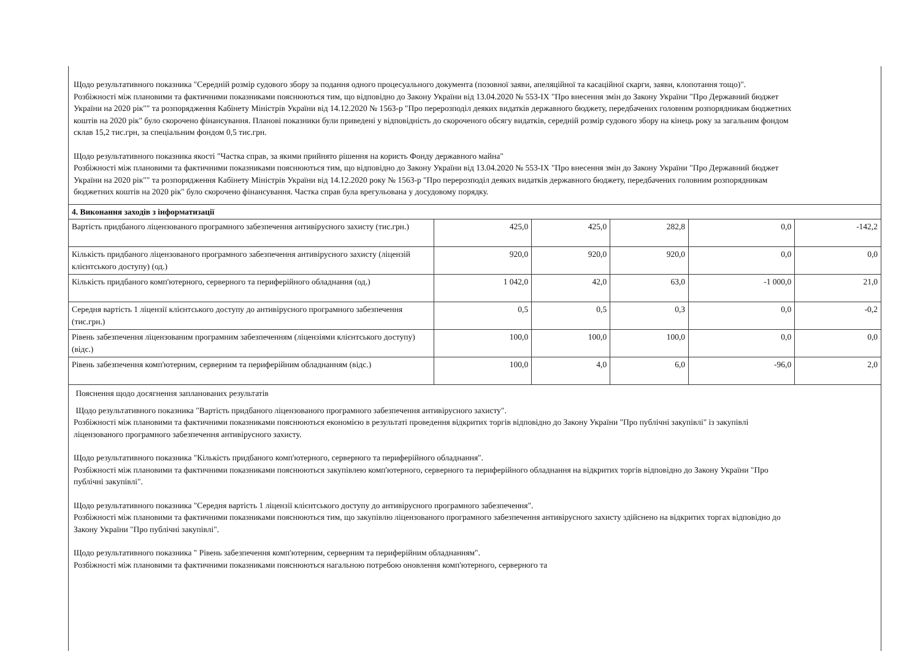Щодо результативного показника "Середній розмір судового збору за подання одного процесуального документа (позовної заяви, апеляційної та касаційної скарги, заяви, клопотання тощо)".
Розбіжності між плановими та фактичними показниками пояснюються тим, що відповідно до Закону України від 13.04.2020 № 553-IX "Про внесення змін до Закону України "Про Державний бюджет України на 2020 рік"" та розпорядження Кабінету Міністрів України від 14.12.2020 № 1563-р "Про перерозподіл деяких видатків державного бюджету, передбачених головним розпорядникам бюджетних коштів на 2020 рік" було скорочено фінансування. Планові показники були приведені у відповідність до скороченого обсягу видатків, середній розмір судового збору на кінець року за загальним фондом склав 15,2 тис.грн, за спеціальним фондом 0,5 тис.грн.
Щодо результативного показника якості "Частка справ, за якими прийнято рішення на користь Фонду державного майна"
Розбіжності між плановими та фактичними показниками пояснюються тим, що відповідно до Закону України від 13.04.2020 № 553-IX "Про внесення змін до Закону України "Про Державний бюджет України на 2020 рік"" та розпорядження Кабінету Міністрів України від 14.12.2020 року № 1563-р "Про перерозподіл деяких видатків державного бюджету, передбачених головним розпорядникам бюджетних коштів на 2020 рік" було скорочено фінансування. Частка справ була врегульована у досудовому порядку.
| 4. Виконання заходів з інформатизації | | | | | |
| Вартість придбаного ліцензованого програмного забезпечення антивірусного захисту (тис.грн.) | 425,0 | 425,0 | 282,8 | 0,0 | -142,2 |
| Кількість придбаного ліцензованого програмного забезпечення антивірусного захисту (ліцензій клієнтського доступу) (од.) | 920,0 | 920,0 | 920,0 | 0,0 | 0,0 |
| Кількість придбаного комп'ютерного, серверного та периферійного обладнання (од.) | 1 042,0 | 42,0 | 63,0 | -1 000,0 | 21,0 |
| Середня вартість 1 ліцензії клієнтського доступу до антивірусного програмного забезпечення (тис.грн.) | 0,5 | 0,5 | 0,3 | 0,0 | -0,2 |
| Рівень забезпечення ліцензованим програмним забезпеченням (ліцензіями клієнтського доступу) (відс.) | 100,0 | 100,0 | 100,0 | 0,0 | 0,0 |
| Рівень забезпечення комп'ютерним, серверним та периферійним обладнанням (відс.) | 100,0 | 4,0 | 6,0 | -96,0 | 2,0 |
Пояснення щодо досягнення запланованих результатів
Щодо результативного показника "Вартість придбаного ліцензованого програмного забезпечення антивірусного захисту".
Розбіжності між плановими та фактичними показниками пояснюються економією в результаті проведення відкритих торгів відповідно до Закону України "Про публічні закупівлі" із закупівлі ліцензованого програмного забезпечення антивірусного захисту.
Щодо результативного показника "Кількість придбаного комп'ютерного, серверного та периферійного обладнання".
Розбіжності між плановими та фактичними показниками пояснюються закупівлею комп'ютерного, серверного та периферійного обладнання на відкритих торгів відповідно до Закону України "Про публічні закупівлі".
Щодо результативного показника "Середня вартість 1 ліцензії клієнтського доступу до антивірусного програмного забезпечення".
Розбіжності між плановими та фактичними показниками пояснюються тим, що закупівлю ліцензованого програмного забезпечення антивірусного захисту здійснено на відкритих торгах відповідно до Закону України "Про публічні закупівлі".
Щодо результативного показника " Рівень забезпечення комп'ютерним, серверним та периферійним обладнанням".
Розбіжності між плановими та фактичними показниками пояснюються нагальною потребою оновлення комп'ютерного, серверного та